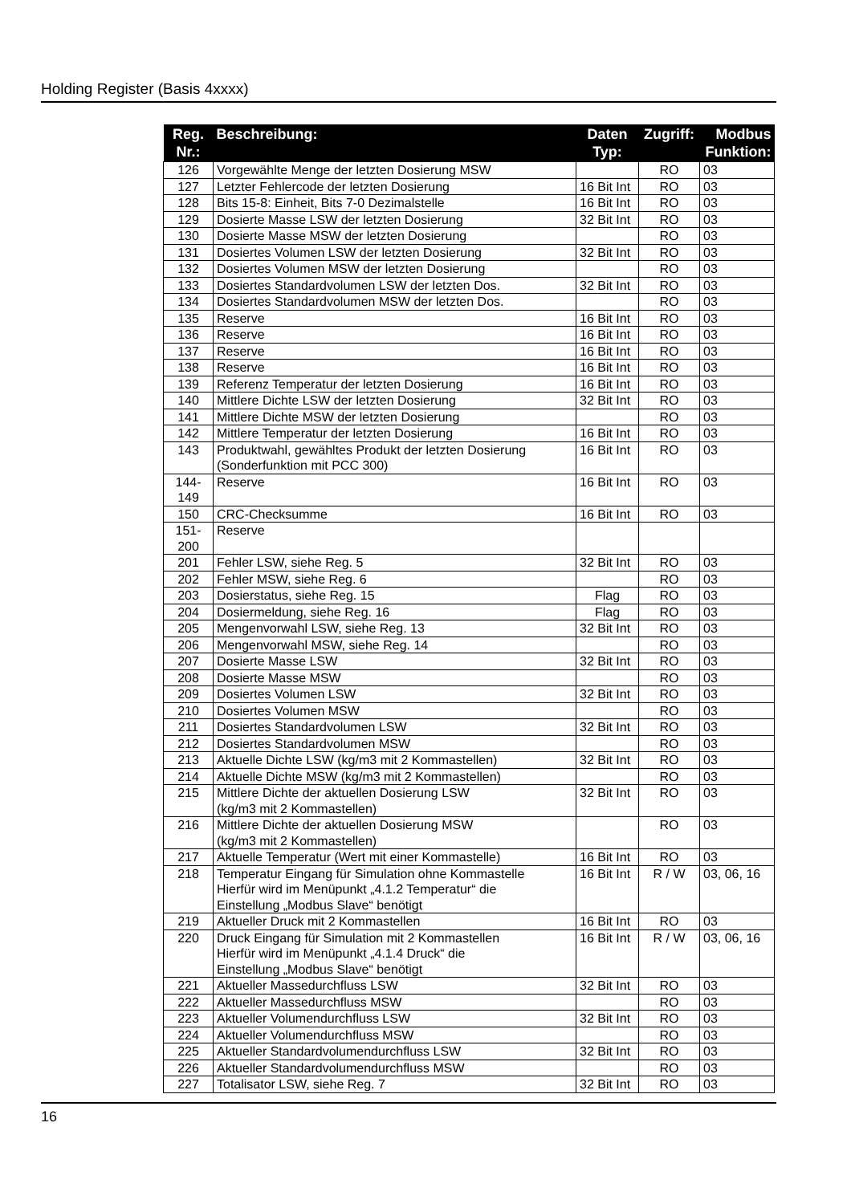Holding Register (Basis 4xxxx)
| Reg. Nr.: | Beschreibung: | Daten Typ: | Zugriff: | Modbus Funktion: |
| --- | --- | --- | --- | --- |
| 126 | Vorgewählte Menge der letzten Dosierung MSW | | RO | 03 |
| 127 | Letzter Fehlercode der letzten Dosierung | 16 Bit Int | RO | 03 |
| 128 | Bits 15-8: Einheit, Bits 7-0 Dezimalstelle | 16 Bit Int | RO | 03 |
| 129 | Dosierte Masse LSW der letzten Dosierung | 32 Bit Int | RO | 03 |
| 130 | Dosierte Masse MSW der letzten Dosierung | | RO | 03 |
| 131 | Dosiertes Volumen LSW der letzten Dosierung | 32 Bit Int | RO | 03 |
| 132 | Dosiertes Volumen MSW der letzten Dosierung | | RO | 03 |
| 133 | Dosiertes Standardvolumen LSW der letzten Dos. | 32 Bit Int | RO | 03 |
| 134 | Dosiertes Standardvolumen MSW der letzten Dos. | | RO | 03 |
| 135 | Reserve | 16 Bit Int | RO | 03 |
| 136 | Reserve | 16 Bit Int | RO | 03 |
| 137 | Reserve | 16 Bit Int | RO | 03 |
| 138 | Reserve | 16 Bit Int | RO | 03 |
| 139 | Referenz Temperatur der letzten Dosierung | 16 Bit Int | RO | 03 |
| 140 | Mittlere Dichte LSW der letzten Dosierung | 32 Bit Int | RO | 03 |
| 141 | Mittlere Dichte MSW der letzten Dosierung | | RO | 03 |
| 142 | Mittlere Temperatur der letzten Dosierung | 16 Bit Int | RO | 03 |
| 143 | Produktwahl, gewähltes Produkt der letzten Dosierung (Sonderfunktion mit PCC 300) | 16 Bit Int | RO | 03 |
| 144- 149 | Reserve | 16 Bit Int | RO | 03 |
| 150 | CRC-Checksumme | 16 Bit Int | RO | 03 |
| 151- 200 | Reserve | | | |
| 201 | Fehler LSW, siehe Reg. 5 | 32 Bit Int | RO | 03 |
| 202 | Fehler MSW, siehe Reg. 6 | | RO | 03 |
| 203 | Dosierstatus, siehe Reg. 15 | Flag | RO | 03 |
| 204 | Dosiermeldung, siehe Reg. 16 | Flag | RO | 03 |
| 205 | Mengenvorwahl LSW, siehe Reg. 13 | 32 Bit Int | RO | 03 |
| 206 | Mengenvorwahl MSW, siehe Reg. 14 | | RO | 03 |
| 207 | Dosierte Masse LSW | 32 Bit Int | RO | 03 |
| 208 | Dosierte Masse MSW | | RO | 03 |
| 209 | Dosiertes Volumen LSW | 32 Bit Int | RO | 03 |
| 210 | Dosiertes Volumen MSW | | RO | 03 |
| 211 | Dosiertes Standardvolumen LSW | 32 Bit Int | RO | 03 |
| 212 | Dosiertes Standardvolumen MSW | | RO | 03 |
| 213 | Aktuelle Dichte LSW (kg/m3 mit 2 Kommastellen) | 32 Bit Int | RO | 03 |
| 214 | Aktuelle Dichte MSW (kg/m3 mit 2 Kommastellen) | | RO | 03 |
| 215 | Mittlere Dichte der aktuellen Dosierung LSW (kg/m3 mit 2 Kommastellen) | 32 Bit Int | RO | 03 |
| 216 | Mittlere Dichte der aktuellen Dosierung MSW (kg/m3 mit 2 Kommastellen) | | RO | 03 |
| 217 | Aktuelle Temperatur (Wert mit einer Kommastelle) | 16 Bit Int | RO | 03 |
| 218 | Temperatur Eingang für Simulation ohne Kommastelle Hierfür wird im Menüpunkt „4.1.2 Temperatur“ die Einstellung „Modbus Slave“ benötigt | 16 Bit Int | R / W | 03, 06, 16 |
| 219 | Aktueller Druck mit 2 Kommastellen | 16 Bit Int | RO | 03 |
| 220 | Druck Eingang für Simulation mit 2 Kommastellen Hierfür wird im Menüpunkt „4.1.4 Druck“ die Einstellung „Modbus Slave“ benötigt | 16 Bit Int | R / W | 03, 06, 16 |
| 221 | Aktueller Massedurchfluss LSW | 32 Bit Int | RO | 03 |
| 222 | Aktueller Massedurchfluss MSW | | RO | 03 |
| 223 | Aktueller Volumendurchfluss LSW | 32 Bit Int | RO | 03 |
| 224 | Aktueller Volumendurchfluss MSW | | RO | 03 |
| 225 | Aktueller Standardvolumendurchfluss LSW | 32 Bit Int | RO | 03 |
| 226 | Aktueller Standardvolumendurchfluss MSW | | RO | 03 |
| 227 | Totalisator LSW, siehe Reg. 7 | 32 Bit Int | RO | 03 |
16